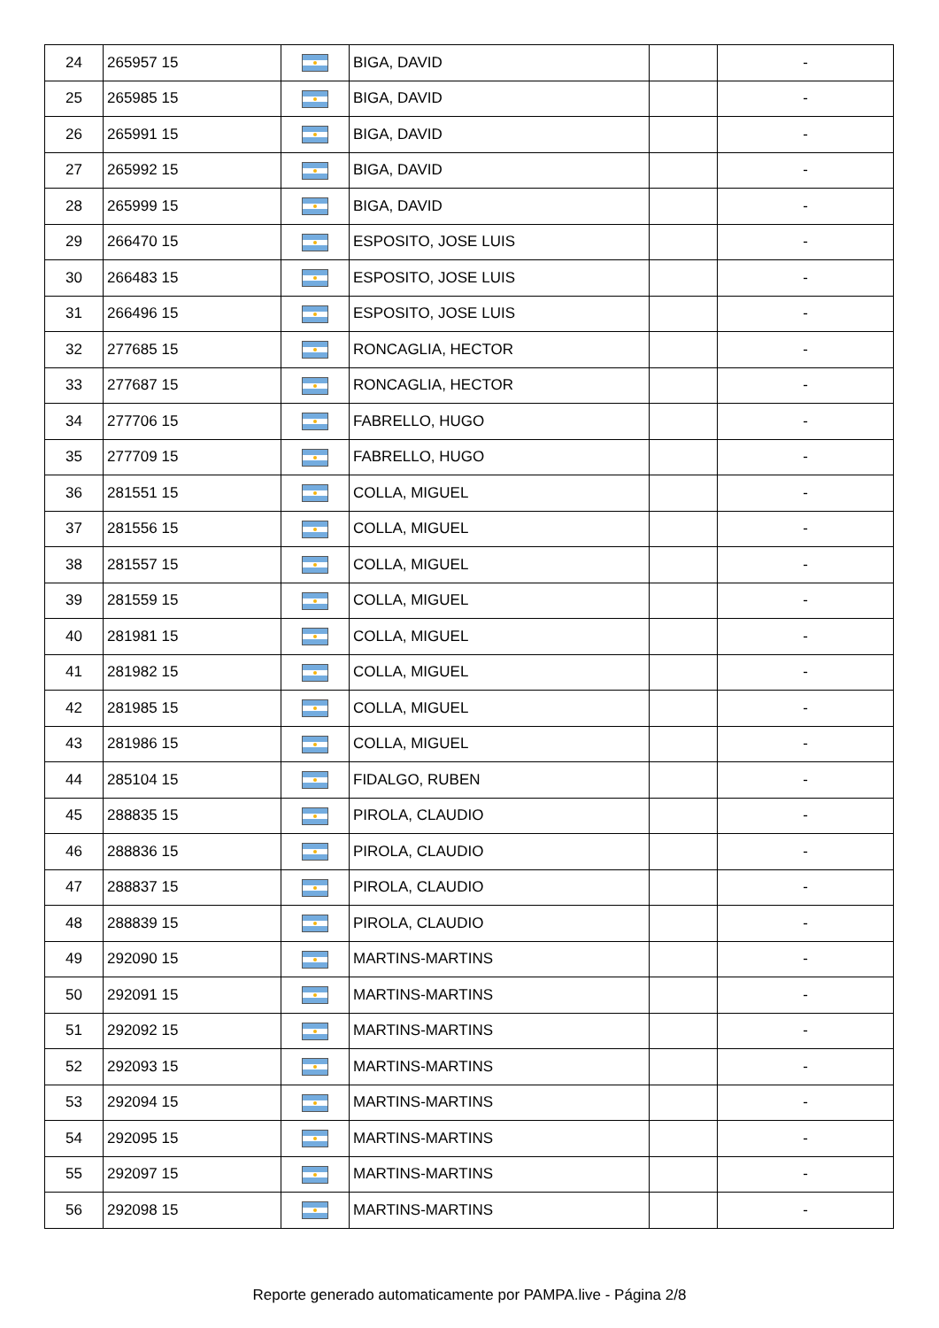| 24 | 265957 15 | | BIGA, DAVID | | - |
| 25 | 265985 15 | | BIGA, DAVID | | - |
| 26 | 265991 15 | | BIGA, DAVID | | - |
| 27 | 265992 15 | | BIGA, DAVID | | - |
| 28 | 265999 15 | | BIGA, DAVID | | - |
| 29 | 266470 15 | | ESPOSITO, JOSE LUIS | | - |
| 30 | 266483 15 | | ESPOSITO, JOSE LUIS | | - |
| 31 | 266496 15 | | ESPOSITO, JOSE LUIS | | - |
| 32 | 277685 15 | | RONCAGLIA, HECTOR | | - |
| 33 | 277687 15 | | RONCAGLIA, HECTOR | | - |
| 34 | 277706 15 | | FABRELLO, HUGO | | - |
| 35 | 277709 15 | | FABRELLO, HUGO | | - |
| 36 | 281551 15 | | COLLA, MIGUEL | | - |
| 37 | 281556 15 | | COLLA, MIGUEL | | - |
| 38 | 281557 15 | | COLLA, MIGUEL | | - |
| 39 | 281559 15 | | COLLA, MIGUEL | | - |
| 40 | 281981 15 | | COLLA, MIGUEL | | - |
| 41 | 281982 15 | | COLLA, MIGUEL | | - |
| 42 | 281985 15 | | COLLA, MIGUEL | | - |
| 43 | 281986 15 | | COLLA, MIGUEL | | - |
| 44 | 285104 15 | | FIDALGO, RUBEN | | - |
| 45 | 288835 15 | | PIROLA, CLAUDIO | | - |
| 46 | 288836 15 | | PIROLA, CLAUDIO | | - |
| 47 | 288837 15 | | PIROLA, CLAUDIO | | - |
| 48 | 288839 15 | | PIROLA, CLAUDIO | | - |
| 49 | 292090 15 | | MARTINS-MARTINS | | - |
| 50 | 292091 15 | | MARTINS-MARTINS | | - |
| 51 | 292092 15 | | MARTINS-MARTINS | | - |
| 52 | 292093 15 | | MARTINS-MARTINS | | - |
| 53 | 292094 15 | | MARTINS-MARTINS | | - |
| 54 | 292095 15 | | MARTINS-MARTINS | | - |
| 55 | 292097 15 | | MARTINS-MARTINS | | - |
| 56 | 292098 15 | | MARTINS-MARTINS | | - |
Reporte generado automaticamente por PAMPA.live - Página 2/8